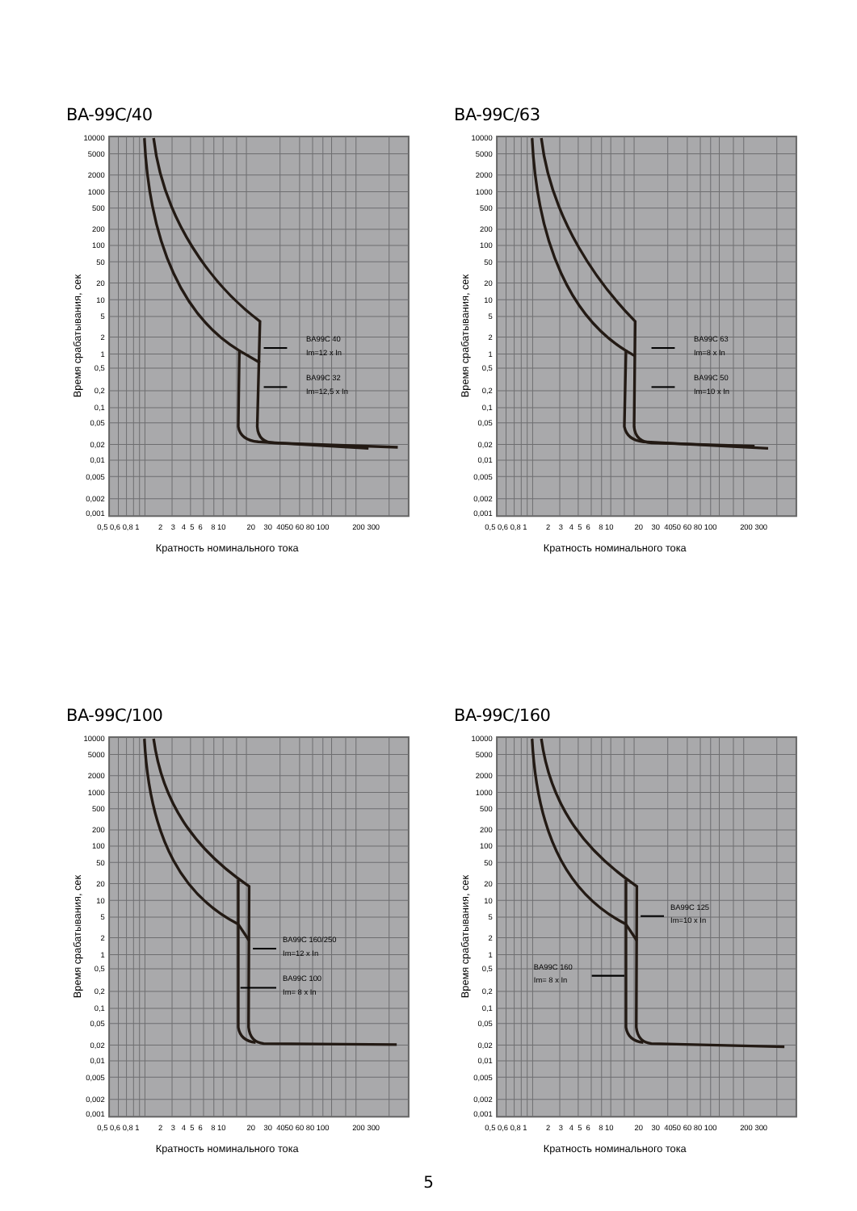BA-99C/40
10000
5000
2000
1000
500
200
100
50
20
10
5
2
1
0,5
0,2
0,1
0,05
0,02
0,01
0,005
0,002
0,001
Время срабатывания, сек
0,5 0,6 0,8 1 2 3 4 5 6 8 10 20 30 4050 60 80 100 200 300
Кратность номинального тока
BA99C 40
Im=12 x In
BA99C 32
Im=12,5 x In
BA-99C/63
10000
5000
2000
1000
500
200
100
50
20
10
5
2
1
0,5
0,2
0,1
0,05
0,02
0,01
0,005
0,002
0,001
Время срабатывания, сек
0,5 0,6 0,8 1 2 3 4 5 6 8 10 20 30 4050 60 80 100 200 300
Кратность номинального тока
BA99C 63
Im=8 x In
BA99C 50
Im=10 x In
BA-99C/100
10000
5000
2000
1000
500
200
100
50
20
10
5
2
1
0,5
0,2
0,1
0,05
0,02
0,01
0,005
0,002
0,001
Время срабатывания, сек
0,5 0,6 0,8 1 2 3 4 5 6 8 10 20 30 4050 60 80 100 200 300
Кратность номинального тока
BA99C 160/250
Im=12 x In
BA99C 100
Im= 8 x In
BA-99C/160
10000
5000
2000
1000
500
200
100
50
20
10
5
2
1
0,5
0,2
0,1
0,05
0,02
0,01
0,005
0,002
0,001
Время срабатывания, сек
0,5 0,6 0,8 1 2 3 4 5 6 8 10 20 30 4050 60 80 100 200 300
Кратность номинального тока
BA99C 125
Im=10 x In
BA99C 160
Im= 8 x In
5